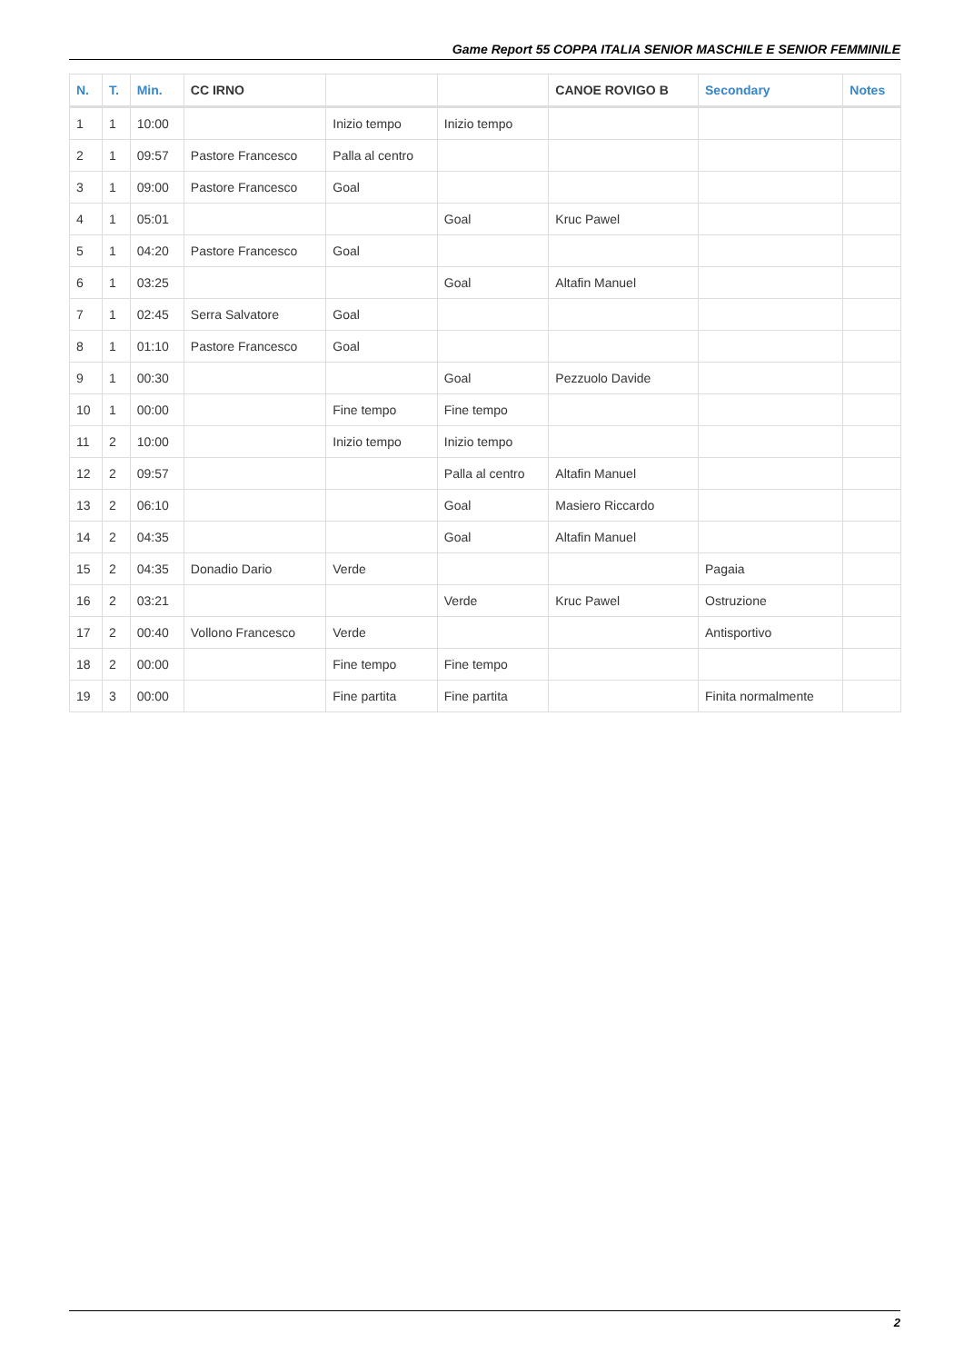Game Report 55 COPPA ITALIA SENIOR MASCHILE E SENIOR FEMMINILE
| N. | T. | Min. | CC IRNO | | | CANOE ROVIGO B | Secondary | Notes |
| --- | --- | --- | --- | --- | --- | --- | --- | --- |
| 1 | 1 | 10:00 | | Inizio tempo | Inizio tempo | | | |
| 2 | 1 | 09:57 | Pastore Francesco | Palla al centro | | | | |
| 3 | 1 | 09:00 | Pastore Francesco | Goal | | | | |
| 4 | 1 | 05:01 | | | Goal | Kruc Pawel | | |
| 5 | 1 | 04:20 | Pastore Francesco | Goal | | | | |
| 6 | 1 | 03:25 | | | Goal | Altafin Manuel | | |
| 7 | 1 | 02:45 | Serra Salvatore | Goal | | | | |
| 8 | 1 | 01:10 | Pastore Francesco | Goal | | | | |
| 9 | 1 | 00:30 | | | Goal | Pezzuolo Davide | | |
| 10 | 1 | 00:00 | | Fine tempo | Fine tempo | | | |
| 11 | 2 | 10:00 | | Inizio tempo | Inizio tempo | | | |
| 12 | 2 | 09:57 | | | Palla al centro | Altafin Manuel | | |
| 13 | 2 | 06:10 | | | Goal | Masiero Riccardo | | |
| 14 | 2 | 04:35 | | | Goal | Altafin Manuel | | |
| 15 | 2 | 04:35 | Donadio Dario | Verde | | | Pagaia | |
| 16 | 2 | 03:21 | | | Verde | Kruc Pawel | Ostruzione | |
| 17 | 2 | 00:40 | Vollono Francesco | Verde | | | Antisportivo | |
| 18 | 2 | 00:00 | | Fine tempo | Fine tempo | | | |
| 19 | 3 | 00:00 | | Fine partita | Fine partita | | Finita normalmente | |
2